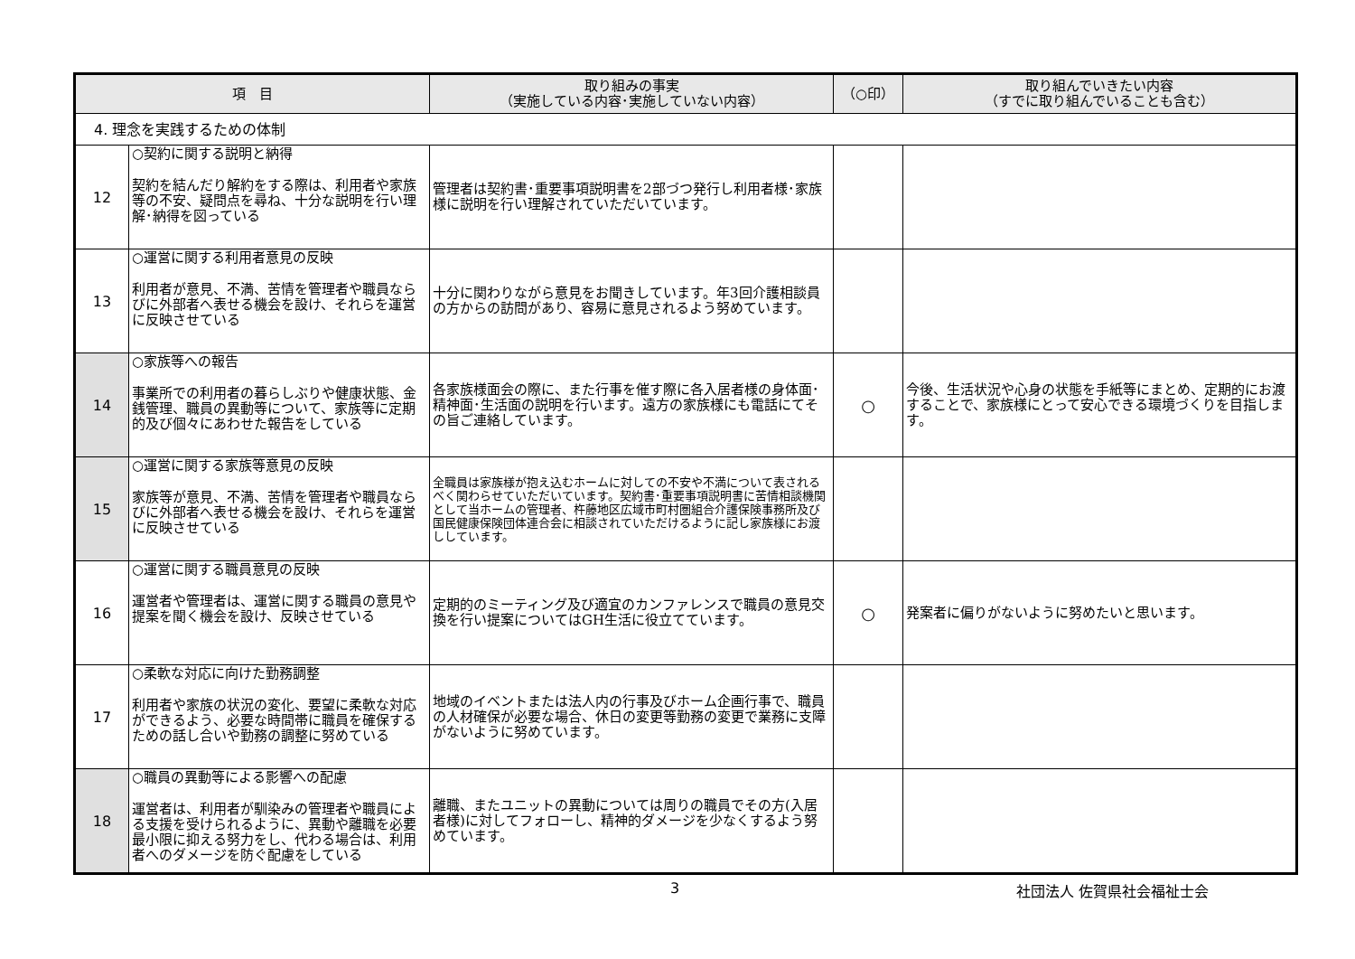| 項 目 | | 取り組みの事実 （実施している内容･実施していない内容） | （○印） | 取り組んでいきたい内容 （すでに取り組んでいることも含む） |
| --- | --- | --- | --- | --- |
| 4. 理念を実践するための体制 | | | | |
| 12 | ○契約に関する説明と納得 契約を結んだり解約をする際は、利用者や家族等の不安、疑問点を尋ね、十分な説明を行い理解･納得を図っている | 管理者は契約書･重要事項説明書を2部づつ発行し利用者様･家族様に説明を行い理解されていただいています。 | | |
| 13 | ○運営に関する利用者意見の反映 利用者が意見、不満、苦情を管理者や職員ならびに外部者へ表せる機会を設け、それらを運営に反映させている | 十分に関わりながら意見をお聞きしています。年3回介護相談員の方からの訪問があり、容易に意見されるよう努めています。 | | |
| 14 | ○家族等への報告 事業所での利用者の暮らしぶりや健康状態、金銭管理、職員の異動等について、家族等に定期的及び個々にあわせた報告をしている | 各家族様面会の際に、また行事を催す際に各入居者様の身体面･精神面･生活面の説明を行います。遠方の家族様にも電話にてその旨ご連絡しています。 | ○ | 今後、生活状況や心身の状態を手紙等にまとめ、定期的にお渡することで、家族様にとって安心できる環境づくりを目指します。 |
| 15 | ○運営に関する家族等意見の反映 家族等が意見、不満、苦情を管理者や職員ならびに外部者へ表せる機会を設け、それらを運営に反映させている | 全職員は家族様が抱え込むホームに対しての不安や不満について表されるべく関わらせていただいています。契約書･重要事項説明書に苦情相談機関として当ホームの管理者、杵藤地区広域市町村圏組合介護保険事務所及び国民健康保険団体連合会に相談されていただけるように記し家族様にお渡ししています。 | | |
| 16 | ○運営に関する職員意見の反映 運営者や管理者は、運営に関する職員の意見や提案を聞く機会を設け、反映させている | 定期的のミーティング及び適宜のカンファレンスで職員の意見交換を行い提案についてはGH生活に役立てています。 | ○ | 発案者に偏りがないように努めたいと思います。 |
| 17 | ○柔軟な対応に向けた勤務調整 利用者や家族の状況の変化、要望に柔軟な対応ができるよう、必要な時間帯に職員を確保するための話し合いや勤務の調整に努めている | 地域のイベントまたは法人内の行事及びホーム企画行事で、職員の人材確保が必要な場合、休日の変更等勤務の変更で業務に支障がないように努めています。 | | |
| 18 | ○職員の異動等による影響への配慮 運営者は、利用者が馴染みの管理者や職員による支援を受けられるように、異動や離職を必要最小限に抑える努力をし、代わる場合は、利用者へのダメージを防ぐ配慮をしている | 離職、またユニットの異動については周りの職員でその方(入居者様)に対してフォローし、精神的ダメージを少なくするよう努めています。 | | |
3 社団法人 佐賀県社会福祉士会